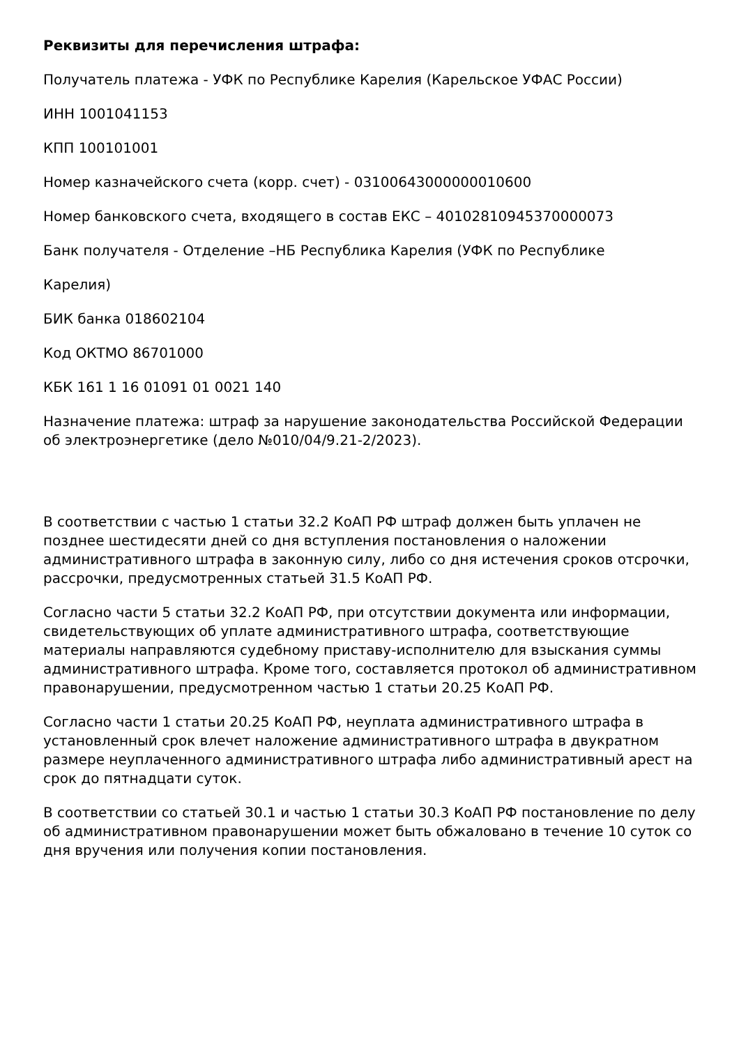Реквизиты для перечисления штрафа:
Получатель платежа - УФК по Республике Карелия (Карельское УФАС России)
ИНН 1001041153
КПП 100101001
Номер казначейского счета (корр. счет) - 03100643000000010600
Номер банковского счета, входящего в состав ЕКС – 40102810945370000073
Банк получателя - Отделение –НБ Республика Карелия (УФК по Республике
Карелия)
БИК банка 018602104
Код ОКТМО 86701000
КБК 161 1 16 01091 01 0021 140
Назначение платежа: штраф за нарушение законодательства Российской Федерации об электроэнергетике (дело №010/04/9.21-2/2023).
В соответствии с частью 1 статьи 32.2 КоАП РФ штраф должен быть уплачен не позднее шестидесяти дней со дня вступления постановления о наложении административного штрафа в законную силу, либо со дня истечения сроков отсрочки, рассрочки, предусмотренных статьей 31.5 КоАП РФ.
Согласно части 5 статьи 32.2 КоАП РФ, при отсутствии документа или информации, свидетельствующих об уплате административного штрафа, соответствующие материалы направляются судебному приставу-исполнителю для взыскания суммы административного штрафа. Кроме того, составляется протокол об административном правонарушении, предусмотренном частью 1 статьи 20.25 КоАП РФ.
Согласно части 1 статьи 20.25 КоАП РФ, неуплата административного штрафа в установленный срок влечет наложение административного штрафа в двукратном размере неуплаченного административного штрафа либо административный арест на срок до пятнадцати суток.
В соответствии со статьей 30.1 и частью 1 статьи 30.3 КоАП РФ постановление по делу об административном правонарушении может быть обжаловано в течение 10 суток со дня вручения или получения копии постановления.